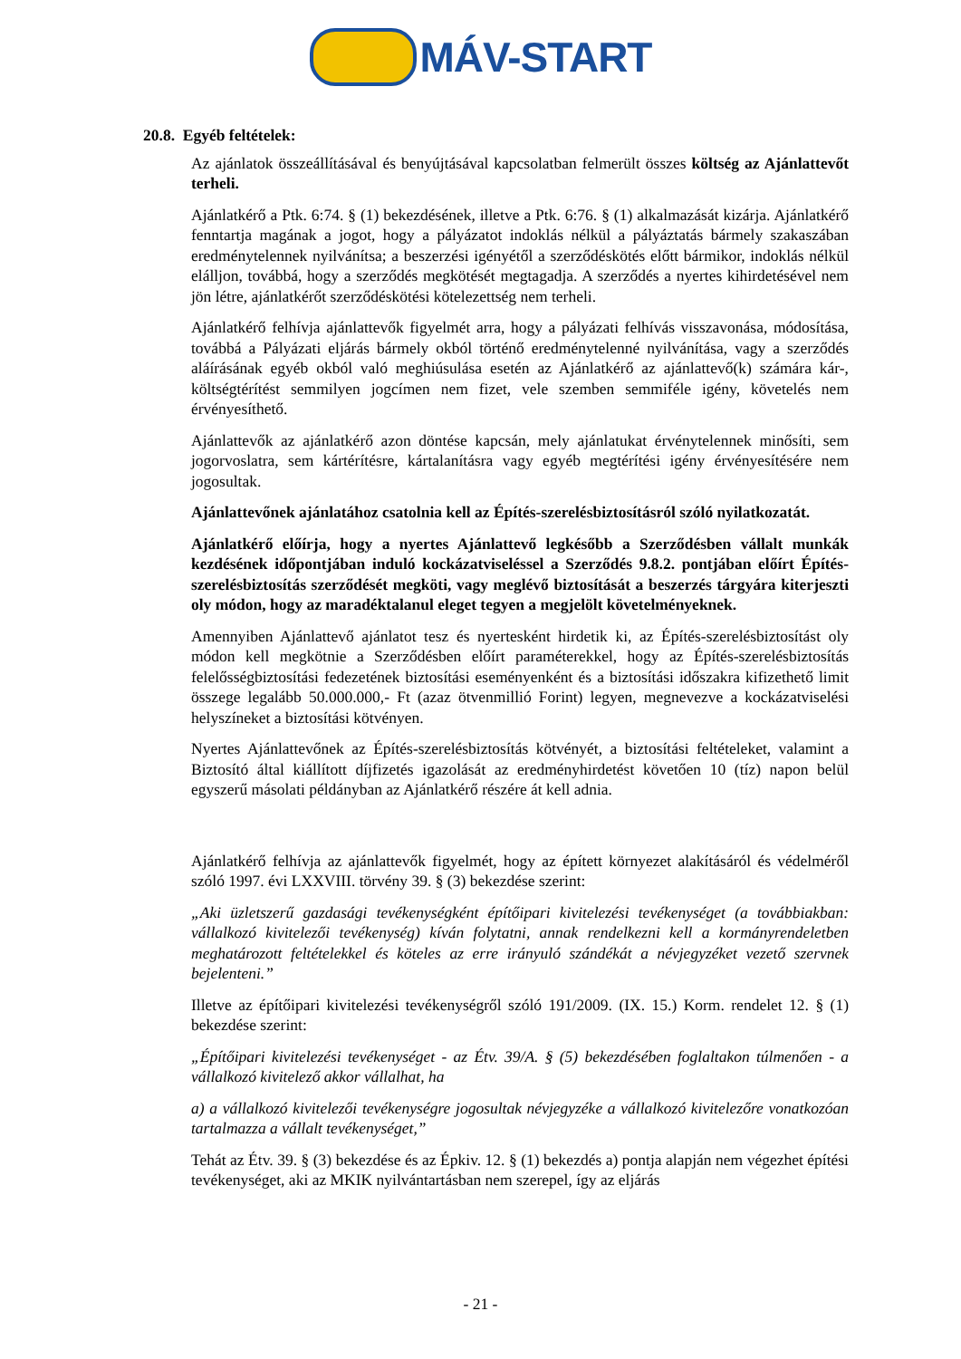MÁV-START
20.8. Egyéb feltételek:
Az ajánlatok összeállításával és benyújtásával kapcsolatban felmerült összes költség az Ajánlattevőt terheli.
Ajánlatkérő a Ptk. 6:74. § (1) bekezdésének, illetve a Ptk. 6:76. § (1) alkalmazását kizárja. Ajánlatkérő fenntartja magának a jogot, hogy a pályázatot indoklás nélkül a pályáztatás bármely szakaszában eredménytelennek nyilvánítsa; a beszerzési igényétől a szerződéskötés előtt bármikor, indoklás nélkül elálljon, továbbá, hogy a szerződés megkötését megtagadja. A szerződés a nyertes kihirdetésével nem jön létre, ajánlatkérőt szerződéskötési kötelezettség nem terheli.
Ajánlatkérő felhívja ajánlattevők figyelmét arra, hogy a pályázati felhívás visszavonása, módosítása, továbbá a Pályázati eljárás bármely okból történő eredménytelenné nyilvánítása, vagy a szerződés aláírásának egyéb okból való meghiúsulása esetén az Ajánlatkérő az ajánlattevő(k) számára kár-, költségtérítést semmilyen jogcímen nem fizet, vele szemben semmiféle igény, követelés nem érvényesíthető.
Ajánlattevők az ajánlatkérő azon döntése kapcsán, mely ajánlatukat érvénytelennek minősíti, sem jogorvoslatra, sem kártérítésre, kártalanításra vagy egyéb megtérítési igény érvényesítésére nem jogosultak.
Ajánlattevőnek ajánlatához csatolnia kell az Építés-szerelésbiztosításról szóló nyilatkozatát.
Ajánlatkérő előírja, hogy a nyertes Ajánlattevő legkésőbb a Szerződésben vállalt munkák kezdésének időpontjában induló kockázatviseléssel a Szerződés 9.8.2. pontjában előírt Építés-szerelésbiztosítás szerződését megköti, vagy meglévő biztosítását a beszerzés tárgyára kiterjeszti oly módon, hogy az maradéktalanul eleget tegyen a megjelölt követelményeknek.
Amennyiben Ajánlattevő ajánlatot tesz és nyertesként hirdetik ki, az Építés-szerelésbiztosítást oly módon kell megkötnie a Szerződésben előírt paraméterekkel, hogy az Építés-szerelésbiztosítás felelősségbiztosítási fedezetének biztosítási eseményenként és a biztosítási időszakra kifizethető limit összege legalább 50.000.000,- Ft (azaz ötvenmillió Forint) legyen, megnevezve a kockázatviselési helyszíneket a biztosítási kötvényen.
Nyertes Ajánlattevőnek az Építés-szerelésbiztosítás kötvényét, a biztosítási feltételeket, valamint a Biztosító által kiállított díjfizetés igazolását az eredményhirdetést követően 10 (tíz) napon belül egyszerű másolati példányban az Ajánlatkérő részére át kell adnia.
Ajánlatkérő felhívja az ajánlattevők figyelmét, hogy az épített környezet alakításáról és védelméről szóló 1997. évi LXXVIII. törvény 39. § (3) bekezdése szerint:
„Aki üzletszerű gazdasági tevékenységként építőipari kivitelezési tevékenységet (a továbbiakban: vállalkozó kivitelezői tevékenység) kíván folytatni, annak rendelkezni kell a kormányrendeletben meghatározott feltételekkel és köteles az erre irányuló szándékát a névjegyzéket vezető szervnek bejelenteni.”
Illetve az építőipari kivitelezési tevékenységről szóló 191/2009. (IX. 15.) Korm. rendelet 12. § (1) bekezdése szerint:
„Építőipari kivitelezési tevékenységet - az Étv. 39/A. § (5) bekezdésében foglaltakon túlmenően - a vállalkozó kivitelező akkor vállalhat, ha
a) a vállalkozó kivitelezői tevékenységre jogosultak névjegyzéke a vállalkozó kivitelezőre vonatkozóan tartalmazza a vállalt tevékenységet,”
Tehát az Étv. 39. § (3) bekezdése és az Épkiv. 12. § (1) bekezdés a) pontja alapján nem végezhet építési tevékenységet, aki az MKIK nyilvántartásban nem szerepel, így az eljárás
- 21 -